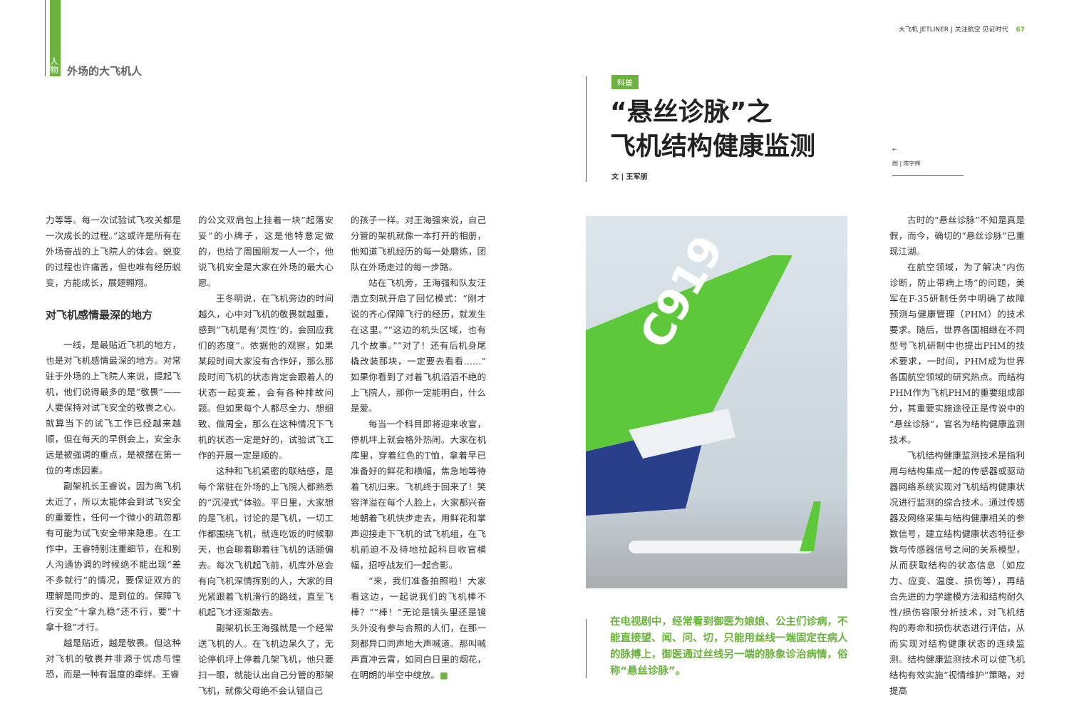人物
外场的大飞机人
大飞机 JETLINER | 关注航空 见证时代 67
力等等。每一次试验试飞攻关都是一次成长的过程。”这或许是所有在外场奋战的上飞院人的体会。蜕变的过程也许痛苦，但也唯有经历蜕变，方能成长，展翅翱翔。
对飞机感情最深的地方
一线，是最贴近飞机的地方，也是对飞机感情最深的地方。对常驻于外场的上飞院人来说，提起飞机，他们说得最多的是“敬畏”——人要保持对试飞安全的敬畏之心。就算当下的试飞工作已经越来越顺，但在每天的早例会上，安全永远是被强调的重点，是被摆在第一位的考虑因素。
副架机长王睿说，因为离飞机太近了，所以太能体会到试飞安全的重要性，任何一个微小的疏忽都有可能为试飞安全带来隐患。在工作中，王睿特别注重细节，在和别人沟通协调的时候绝不能出现“差不多就行”的情况，要保证双方的理解是同步的、是到位的。保障飞行安全“十拿九稳”还不行，要“十拿十稳”才行。
越是贴近，越是敬畏。但这种对飞机的敬畏并非源于忧虑与惶恐，而是一种有温度的牵绊。王睿
的公文双肩包上挂着一块“起落安妥”的小牌子，这是他特意定做的，也给了周围朋友一人一个，他说飞机安全是大家在外场的最大心愿。
王冬明说，在飞机旁边的时间越久，心中对飞机的敬畏就越重，感到“飞机是有‘灵性’的，会回应我们的态度”。依据他的观察，如果某段时间大家没有合作好，那么那段时间飞机的状态肯定会跟着人的状态一起变差，会有各种排故问题。但如果每个人都尽全力、想细致、做周全，那么在这种情况下飞机的状态一定是好的，试验试飞工作的开展一定是顺的。
这种和飞机紧密的联结感，是每个常驻在外场的上飞院人都熟悉的“沉浸式”体验。平日里，大家想的是飞机，讨论的是飞机，一切工作都围绕飞机，就连吃饭的时候聊天，也会聊着聊着往飞机的话题偏去。每次飞机起飞前，机库外总会有向飞机深情挥别的人，大家的目光紧跟着飞机滑行的路线，直至飞机起飞才逐渐散去。
副架机长王海强就是一个经常送飞机的人。在飞机边呆久了，无论停机坪上停着几架飞机，他只要扫一眼，就能认出自己分管的那架飞机，就像父母绝不会认错自己
的孩子一样。对王海强来说，自己分管的架机就像一本打开的相册，他知道飞机经历的每一处磨练，团队在外场走过的每一步路。
站在飞机旁，王海强和队友汪浩立刻就开启了回忆模式：“刚才说的齐心保障飞行的经历，就发生在这里。”“这边的机头区域，也有几个故事。”“对了！还有后机身尾橇改装那块，一定要去看看……”如果你看到了对着飞机滔滔不绝的上飞院人，那你一定能明白，什么是爱。
每当一个科目即将迎来收官，停机坪上就会格外热闹。大家在机库里，穿着红色的T恤，拿着早已准备好的鲜花和横幅，焦急地等待着飞机归来。飞机终于回来了！笑容洋溢在每个人脸上，大家都兴奋地朝着飞机快步走去，用鲜花和掌声迎接走下飞机的试飞机组，在飞机前迫不及待地拉起科目收官横幅，招呼战友们一起合影。
“来，我们准备拍照啦！大家看这边，一起说我们的飞机棒不棒？”“棒！”无论是镜头里还是镜头外没有参与合照的人们，在那一刻都异口同声地大声喊道。那叫喊声直冲云霄，如同白日里的烟花，在明朗的半空中绽放。■
科普
“悬丝诊脉”之
飞机结构健康监测
文 | 王军朋
←
图 | 陈宇辉
C919
在电视剧中，经常看到御医为娘娘、公主们诊病，不能直接望、闻、问、切，只能用丝线一端固定在病人的脉搏上，御医通过丝线另一端的脉象诊治病情，俗称“悬丝诊脉”。
古时的“悬丝诊脉”不知是真是假，而今，确切的“悬丝诊脉”已重现江湖。
在航空领域，为了解决“内伤诊断，防止带病上场”的问题，美军在F-35研制任务中明确了故障预测与健康管理（PHM）的技术要求。随后，世界各国相继在不同型号飞机研制中也提出PHM的技术要求，一时间，PHM成为世界各国航空领域的研究热点。而结构PHM作为飞机PHM的重要组成部分，其重要实施途径正是传说中的“悬丝诊脉”，官名为结构健康监测技术。
飞机结构健康监测技术是指利用与结构集成一起的传感器或驱动器网络系统实现对飞机结构健康状况进行监测的综合技术。通过传感器及网络采集与结构健康相关的参数信号，建立结构健康状态特征参数与传感器信号之间的关系模型，从而获取结构的状态信息（如应力、应变、温度、损伤等），再结合先进的力学建模方法和结构耐久性/损伤容限分析技术，对飞机结构的寿命和损伤状态进行评估，从而实现对结构健康状态的连续监测。结构健康监测技术可以使飞机结构有效实施“视情维护”策略，对提高